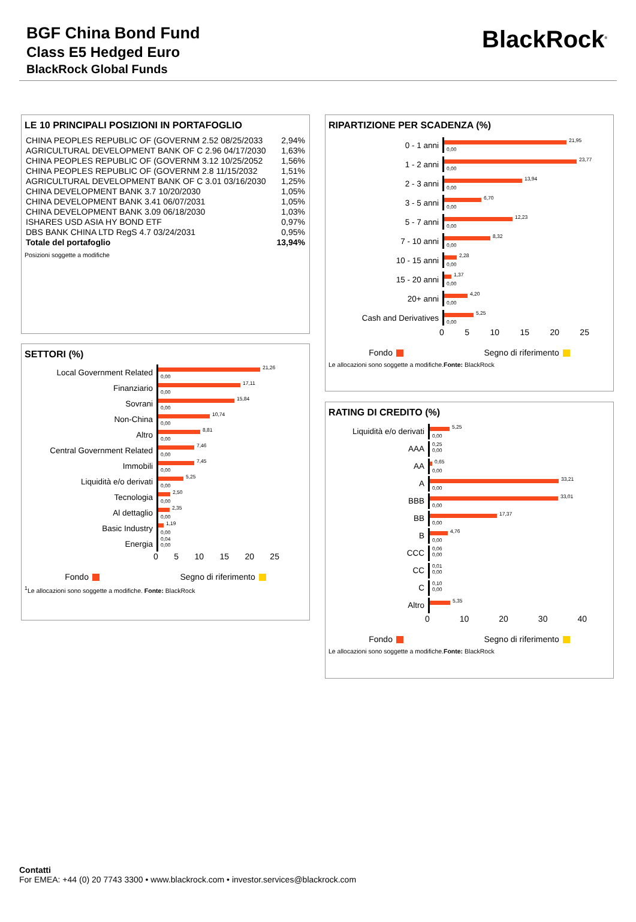BGF China Bond Fund
Class E5 Hedged Euro
BlackRock Global Funds
BlackRock<sup>®</sup>
LE 10 PRINCIPALI POSIZIONI IN PORTAFOGLIO
| CHINA PEOPLES REPUBLIC OF (GOVERNM 2.52 08/25/2033 | 2,94% |
| AGRICULTURAL DEVELOPMENT BANK OF C 2.96 04/17/2030 | 1,63% |
| CHINA PEOPLES REPUBLIC OF (GOVERNM 3.12 10/25/2052 | 1,56% |
| CHINA PEOPLES REPUBLIC OF (GOVERNM 2.8 11/15/2032 | 1,51% |
| AGRICULTURAL DEVELOPMENT BANK OF C 3.01 03/16/2030 | 1,25% |
| CHINA DEVELOPMENT BANK 3.7 10/20/2030 | 1,05% |
| CHINA DEVELOPMENT BANK 3.41 06/07/2031 | 1,05% |
| CHINA DEVELOPMENT BANK 3.09 06/18/2030 | 1,03% |
| ISHARES USD ASIA HY BOND ETF | 0,97% |
| DBS BANK CHINA LTD RegS 4.7 03/24/2031 | 0,95% |
| Totale del portafoglio | 13,94% |
Posizioni soggette a modifiche
SETTORI (%)
Local Government Related
21,26
0,00
Finanziario
17,11
0,00
Sovrani
15,84
0,00
Non-China
10,74
0,00
Altro
8,81
0,00
Central Government Related
7,46
0,00
Immobili
7,45
0,00
Liquidità e/o derivati
5,25
0,00
Tecnologia
2,50
0,00
Al dettaglio
2,35
0,00
Basic Industry
1,19
0,00
Energia
0,04
0,00
0 5 10 15 20 25
Fondo Segno di riferimento
<sup>1</sup> Le allocazioni sono soggette a modifiche. Fonte: BlackRock
RIPARTIZIONE PER SCADENZA (%)
0 - 1 anni
21,95
0,00
1 - 2 anni
23,77
0,00
2 - 3 anni
13,94
0,00
3 - 5 anni
6,70
0,00
5 - 7 anni
12,23
0,00
7 - 10 anni
8,32
0,00
10 - 15 anni
2,28
0,00
15 - 20 anni
1,37
0,00
20+ anni
4,20
0,00
Cash and Derivatives
5,25
0,00
0 5 10 15 20 25
Fondo Segno di riferimento
Le allocazioni sono soggette a modifiche.Fonte: BlackRock
RATING DI CREDITO (%)
Liquidità e/o derivati
5,25
0,00
AAA
0,25
0,00
AA
0,65
0,00
A
33,21
0,00
BBB
33,01
0,00
BB
17,37
0,00
B
4,76
0,00
CCC
0,06
0,00
CC
0,01
0,00
C
0,10
0,00
Altro
5,35
0 10 20 30 40
Fondo Segno di riferimento
Le allocazioni sono soggette a modifiche.Fonte: BlackRock
Contatti
For EMEA: +44 (0) 20 7743 3300 • www.blackrock.com • investor.services@blackrock.com